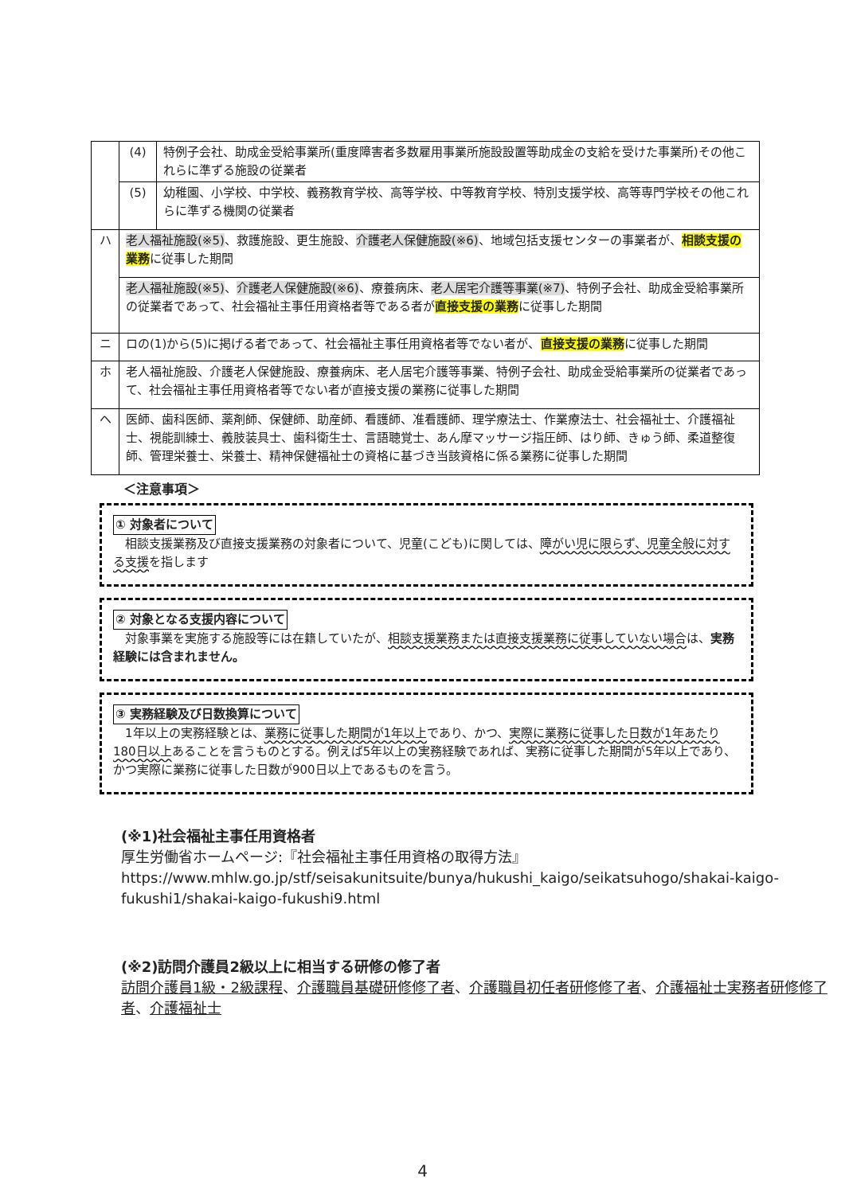| | (4) | 特例子会社、助成金受給事業所(重度障害者多数雇用事業所施設設置等助成金の支給を受けた事業所)その他これらに準ずる施設の従業者 |
| | (5) | 幼稚園、小学校、中学校、義務教育学校、高等学校、中等教育学校、特別支援学校、高等専門学校その他これらに準ずる機関の従業者 |
| ハ | 老人福祉施設(※5) 、救護施設、更生施設、 介護老人保健施設(※6) 、地域包括支援センターの事業者が、 相談支援の業務 に従事した期間 | |
| | 老人福祉施設(※5) 、 介護老人保健施設(※6) 、療養病床、 老人居宅介護等事業(※7) 、特例子会社、助成金受給事業所の従業者であって、社会福祉主事任用資格者等である者が 直接支援の業務 に従事した期間 | |
| ニ | ロの(1)から(5)に掲げる者であって、社会福祉主事任用資格者等でない者が、 直接支援の業務 に従事した期間 | |
| ホ | 老人福祉施設、介護老人保健施設、療養病床、老人居宅介護等事業、特例子会社、助成金受給事業所の従業者であって、社会福祉主事任用資格者等でない者が直接支援の業務に従事した期間 | |
| ヘ | 医師、歯科医師、薬剤師、保健師、助産師、看護師、准看護師、理学療法士、作業療法士、社会福祉士、介護福祉士、視能訓練士、義肢装具士、歯科衛生士、言語聴覚士、あん摩マッサージ指圧師、はり師、きゅう師、柔道整復師、管理栄養士、栄養士、精神保健福祉士の資格に基づき当該資格に係る業務に従事した期間 | |
＜注意事項＞
① 対象者について
　相談支援業務及び直接支援業務の対象者について、児童(こども)に関しては、障がい児に限らず、児童全般に対する支援を指します
② 対象となる支援内容について
　対象事業を実施する施設等には在籍していたが、相談支援業務または直接支援業務に従事していない場合は、実務経験には含まれません。
③ 実務経験及び日数換算について
　1年以上の実務経験とは、業務に従事した期間が1年以上であり、かつ、実際に業務に従事した日数が1年あたり180日以上あることを言うものとする。例えば5年以上の実務経験であれば、実務に従事した期間が5年以上であり、かつ実際に業務に従事した日数が900日以上であるものを言う。
(※1)社会福祉主事任用資格者
厚生労働省ホームページ:『社会福祉主事任用資格の取得方法』
https://www.mhlw.go.jp/stf/seisakunitsuite/bunya/hukushi_kaigo/seikatsuhogo/shakai-kaigo-fukushi1/shakai-kaigo-fukushi9.html
(※2)訪問介護員2級以上に相当する研修の修了者
訪問介護員1級・2級課程、介護職員基礎研修修了者、介護職員初任者研修修了者、介護福祉士実務者研修修了者、介護福祉士
4